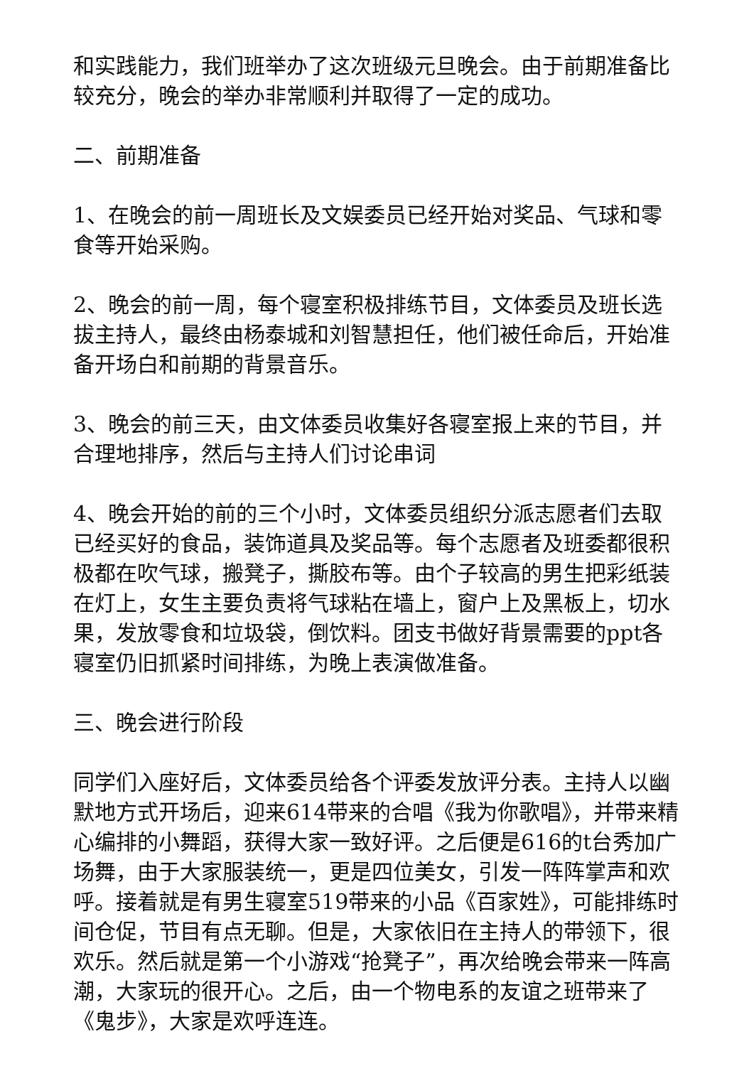和实践能力，我们班举办了这次班级元旦晚会。由于前期准备比较充分，晚会的举办非常顺利并取得了一定的成功。
二、前期准备
1、在晚会的前一周班长及文娱委员已经开始对奖品、气球和零食等开始采购。
2、晚会的前一周，每个寝室积极排练节目，文体委员及班长选拔主持人，最终由杨泰城和刘智慧担任，他们被任命后，开始准备开场白和前期的背景音乐。
3、晚会的前三天，由文体委员收集好各寝室报上来的节目，并合理地排序，然后与主持人们讨论串词
4、晚会开始的前的三个小时，文体委员组织分派志愿者们去取已经买好的食品，装饰道具及奖品等。每个志愿者及班委都很积极都在吹气球，搬凳子，撕胶布等。由个子较高的男生把彩纸装在灯上，女生主要负责将气球粘在墙上，窗户上及黑板上，切水果，发放零食和垃圾袋，倒饮料。团支书做好背景需要的ppt各寝室仍旧抓紧时间排练，为晚上表演做准备。
三、晚会进行阶段
同学们入座好后，文体委员给各个评委发放评分表。主持人以幽默地方式开场后，迎来614带来的合唱《我为你歌唱》，并带来精心编排的小舞蹈，获得大家一致好评。之后便是616的t台秀加广场舞，由于大家服装统一，更是四位美女，引发一阵阵掌声和欢呼。接着就是有男生寝室519带来的小品《百家姓》，可能排练时间仓促，节目有点无聊。但是，大家依旧在主持人的带领下，很欢乐。然后就是第一个小游戏“抢凳子”，再次给晚会带来一阵高潮，大家玩的很开心。之后，由一个物电系的友谊之班带来了《鬼步》，大家是欢呼连连。